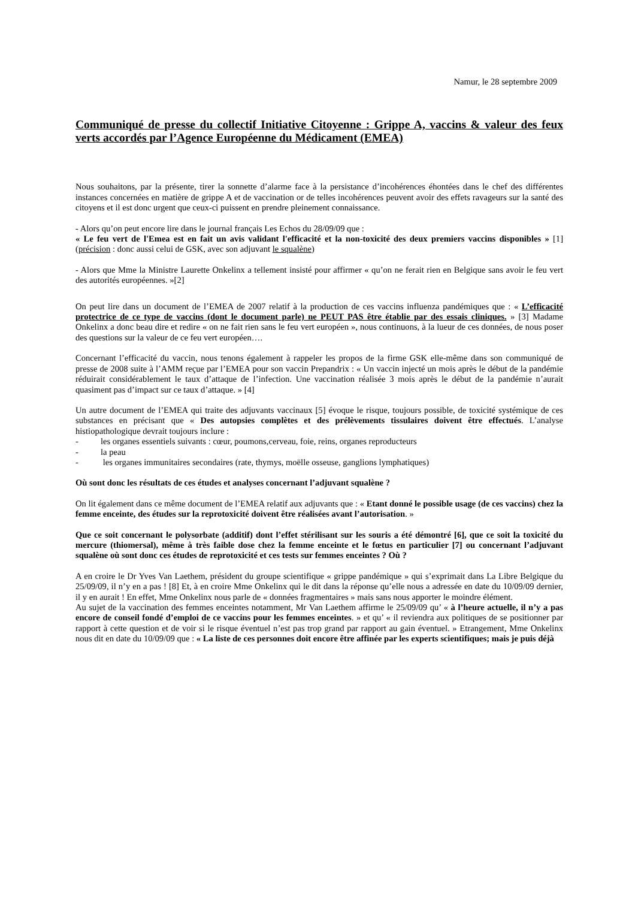Namur, le 28 septembre 2009
Communiqué de presse du collectif Initiative Citoyenne : Grippe A, vaccins & valeur des feux verts accordés par l’Agence Européenne du Médicament (EMEA)
Nous souhaitons, par la présente, tirer la sonnette d’alarme face à la persistance d’incohérences éhontées dans le chef des différentes instances concernées en matière de grippe A et de vaccination or de telles incohérences peuvent avoir des effets ravageurs sur la santé des citoyens et il est donc urgent que ceux-ci puissent en prendre pleinement connaissance.
- Alors qu’on peut encore lire dans le journal français Les Echos du 28/09/09 que :
« Le feu vert de l'Emea est en fait un avis validant l'efficacité et la non-toxicité des deux premiers vaccins disponibles » [1] (précision : donc aussi celui de GSK, avec son adjuvant le squalène)
- Alors que Mme la Ministre Laurette Onkelinx a tellement insisté pour affirmer « qu’on ne ferait rien en Belgique sans avoir le feu vert des autorités européennes. »[2]
On peut lire dans un document de l’EMEA de 2007 relatif à la production de ces vaccins influenza pandémiques que : « L’efficacité protectrice de ce type de vaccins (dont le document parle) ne PEUT PAS être établie par des essais cliniques. » [3] Madame Onkelinx a donc beau dire et redire « on ne fait rien sans le feu vert européen », nous continuons, à la lueur de ces données, de nous poser des questions sur la valeur de ce feu vert européen….
Concernant l’efficacité du vaccin, nous tenons également à rappeler les propos de la firme GSK elle-même dans son communiqué de presse de 2008 suite à l’AMM reçue par l’EMEA pour son vaccin Prepandrix : « Un vaccin injecté un mois après le début de la pandémie réduirait considérablement le taux d’attaque de l’infection. Une vaccination réalisée 3 mois après le début de la pandémie n’aurait quasiment pas d’impact sur ce taux d’attaque. » [4]
Un autre document de l’EMEA qui traite des adjuvants vaccinaux [5] évoque le risque, toujours possible, de toxicité systémique de ces substances en précisant que « Des autopsies complètes et des prélèvements tissulaires doivent être effectués. L’analyse histiopathologique devrait toujours inclure :
- les organes essentiels suivants : cœur, poumons,cerveau, foie, reins, organes reproducteurs
- la peau
- les organes immunitaires secondaires (rate, thymys, moëlle osseuse, ganglions lymphatiques)
Où sont donc les résultats de ces études et analyses concernant l’adjuvant squalène ?
On lit également dans ce même document de l’EMEA relatif aux adjuvants que : « Etant donné le possible usage (de ces vaccins) chez la femme enceinte, des études sur la reprotoxicité doivent être réalisées avant l’autorisation. »
Que ce soit concernant le polysorbate (additif) dont l’effet stérilisant sur les souris a été démontré [6], que ce soit la toxicité du mercure (thiomersal), même à très faible dose chez la femme enceinte et le fœtus en particulier [7] ou concernant l’adjuvant squalène où sont donc ces études de reprotoxicité et ces tests sur femmes enceintes ? Où ?
A en croire le Dr Yves Van Laethem, président du groupe scientifique « grippe pandémique » qui s’exprimait dans La Libre Belgique du 25/09/09, il n’y en a pas ! [8] Et, à en croire Mme Onkelinx qui le dit dans la réponse qu’elle nous a adressée en date du 10/09/09 dernier, il y en aurait ! En effet, Mme Onkelinx nous parle de « données fragmentaires » mais sans nous apporter le moindre élément.
Au sujet de la vaccination des femmes enceintes notamment, Mr Van Laethem affirme le 25/09/09 qu’ « à l’heure actuelle, il n’y a pas encore de conseil fondé d’emploi de ce vaccins pour les femmes enceintes. » et qu’ « il reviendra aux politiques de se positionner par rapport à cette question et de voir si le risque éventuel n’est pas trop grand par rapport au gain éventuel. » Etrangement, Mme Onkelinx nous dit en date du 10/09/09 que : « La liste de ces personnes doit encore être affinée par les experts scientifiques; mais je puis déjà